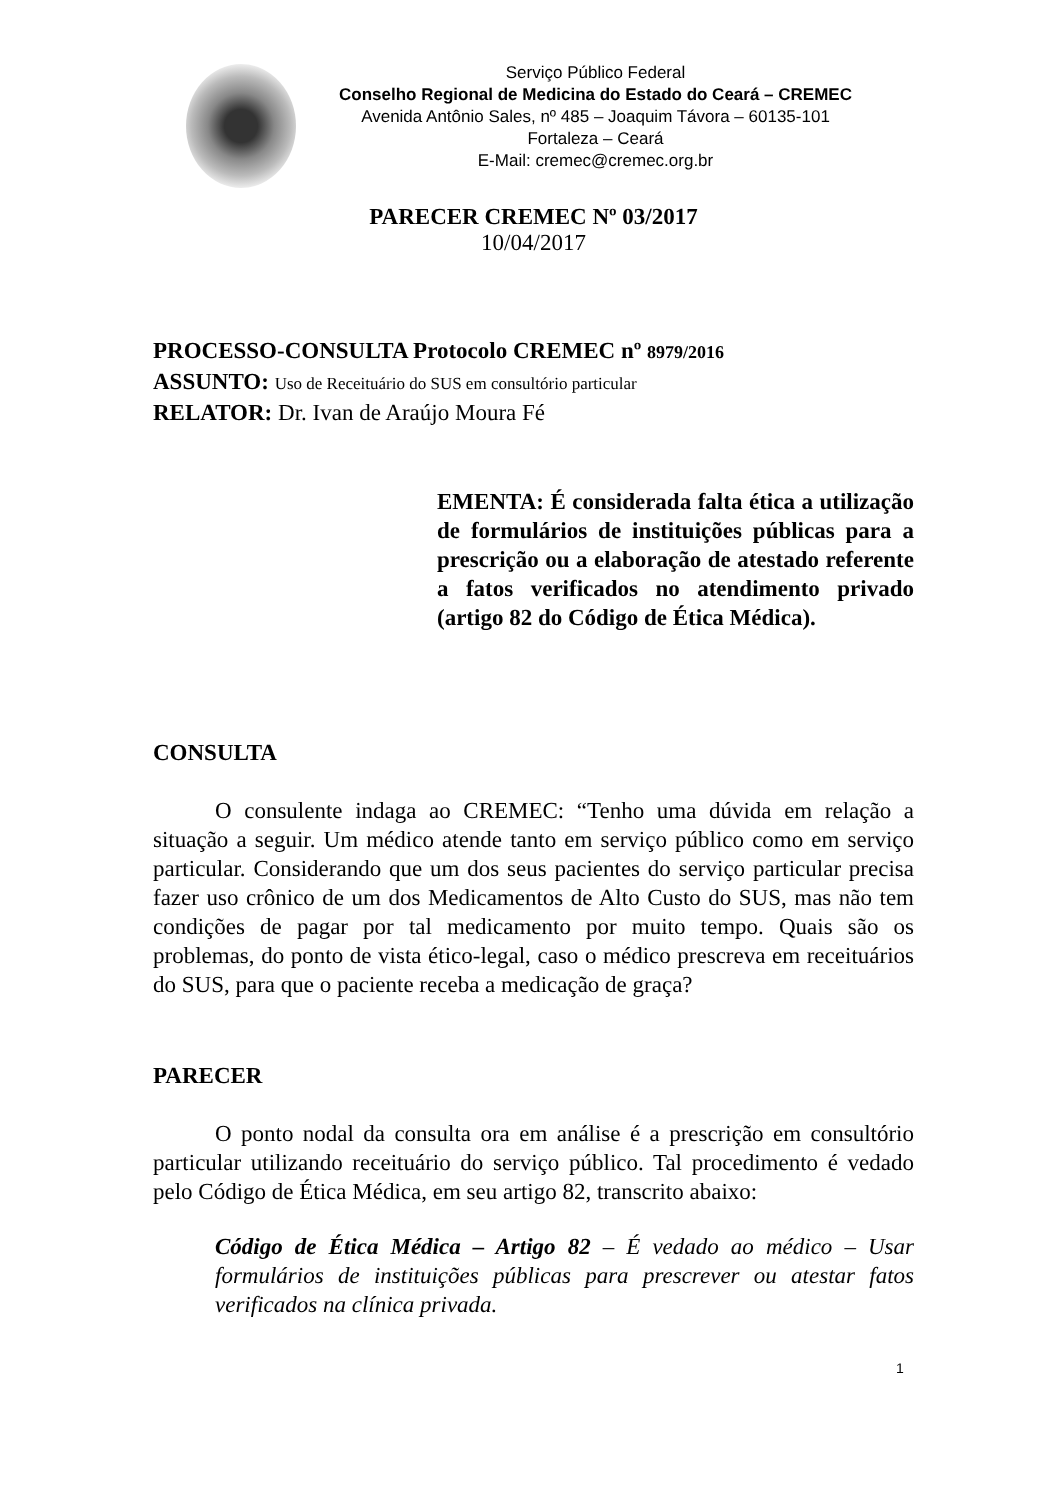Serviço Público Federal
Conselho Regional de Medicina do Estado do Ceará – CREMEC
Avenida Antônio Sales, nº 485 – Joaquim Távora – 60135-101
Fortaleza – Ceará
E-Mail: cremec@cremec.org.br
PARECER CREMEC Nº 03/2017
10/04/2017
PROCESSO-CONSULTA Protocolo CREMEC nº 8979/2016
ASSUNTO: Uso de Receituário do SUS em consultório particular
RELATOR: Dr. Ivan de Araújo Moura Fé
EMENTA: É considerada falta ética a utilização de formulários de instituições públicas para a prescrição ou a elaboração de atestado referente a fatos verificados no atendimento privado (artigo 82 do Código de Ética Médica).
CONSULTA
O consulente indaga ao CREMEC: “Tenho uma dúvida em relação a situação a seguir. Um médico atende tanto em serviço público como em serviço particular. Considerando que um dos seus pacientes do serviço particular precisa fazer uso crônico de um dos Medicamentos de Alto Custo do SUS, mas não tem condições de pagar por tal medicamento por muito tempo. Quais são os problemas, do ponto de vista ético-legal, caso o médico prescreva em receituários do SUS, para que o paciente receba a medicação de graça?
PARECER
O ponto nodal da consulta ora em análise é a prescrição em consultório particular utilizando receituário do serviço público. Tal procedimento é vedado pelo Código de Ética Médica, em seu artigo 82, transcrito abaixo:
Código de Ética Médica – Artigo 82 – É vedado ao médico – Usar formulários de instituições públicas para prescrever ou atestar fatos verificados na clínica privada.
1